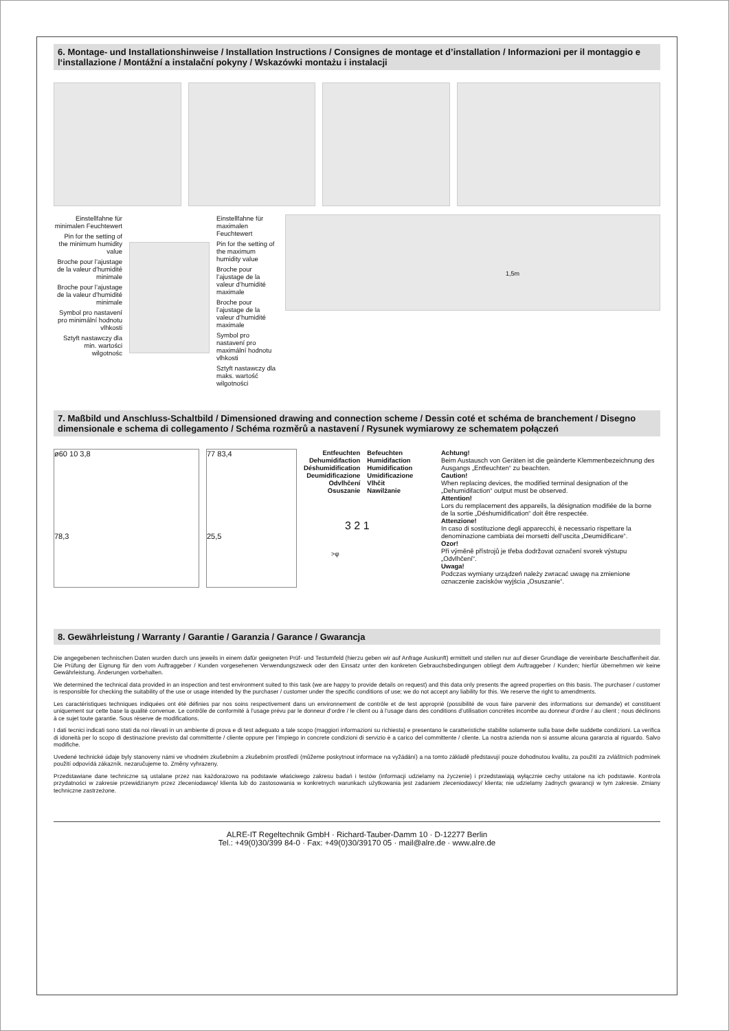6. Montage- und Installationshinweise / Installation Instructions / Consignes de montage et d’installation / Informazioni per il montaggio e l‘installazione / Montážní a instalační pokyny / Wskazówki montażu i instalacji
Einstellfahne für minimalen Feuchtewert
Pin for the setting of the minimum humidity value
Broche pour l’ajustage de la valeur d’humidité minimale
Broche pour l’ajustage de la valeur d’humidité minimale
Symbol pro nastavení pro minimální hodnotu vlhkosti
Sztyft nastawczy dla min. wartości wilgotnośc
Einstellfahne für maximalen Feuchtewert
Pin for the setting of the maximum humidity value
Broche pour l’ajustage de la valeur d’humidité maximale
Broche pour l’ajustage de la valeur d’humidité maximale
Symbol pro nastavení pro maximální hodnotu vlhkosti
Sztyft nastawczy dla maks. wartość wilgotności
1,5m
7. Maßbild und Anschluss-Schaltbild / Dimensioned drawing and connection scheme / Dessin coté et schéma de branchement / Disegno dimensionale e schema di collegamento / Schéma rozměrů a nastavení / Rysunek wymiarowy ze schematem połączeń
ø60 10 3,8
78,3
77 83,4
25,5
Entfeuchten
Dehumidifaction
Déshumidification
Deumidificazione
Odvlhčení
Osuszanie
Befeuchten
Humidifaction
Humidification
Umidificazione
Vlhčit
Nawilżanie
3 2 1
>φ
Achtung!
Beim Austausch von Geräten ist die geänderte Klemmenbezeichnung des Ausgangs „Entfeuchten“ zu beachten.
Caution!
When replacing devices, the modified terminal designation of the „Dehumidifaction“ output must be observed.
Attention!
Lors du remplacement des appareils, la désignation modifiée de la borne de la sortie „Déshumidification“ doit être respectée.
Attenzione!
In caso di sostituzione degli apparecchi, è necessario rispettare la denominazione cambiata dei morsetti dell‘uscita „Deumidificare“.
Ozor!
Při výměně přístrojů je třeba dodržovat označení svorek výstupu „Odvlhčení“.
Uwaga!
Podczas wymiany urządzeń należy zwracać uwagę na zmienione oznaczenie zacisków wyjścia „Osuszanie“.
8. Gewährleistung / Warranty / Garantie / Garanzia / Garance / Gwarancja
Die angegebenen technischen Daten wurden durch uns jeweils in einem dafür geeigneten Prüf- und Testumfeld (hierzu geben wir auf Anfrage Auskunft) ermittelt und stellen nur auf dieser Grundlage die vereinbarte Beschaffenheit dar. Die Prüfung der Eignung für den vom Auftraggeber / Kunden vorgesehenen Verwendungszweck oder den Einsatz unter den konkreten Gebrauchsbedingungen obliegt dem Auftraggeber / Kunden; hierfür übernehmen wir keine Gewährleistung. Änderungen vorbehalten.
We determined the technical data provided in an inspection and test environment suited to this task (we are happy to provide details on request) and this data only presents the agreed properties on this basis. The purchaser / customer is responsible for checking the suitability of the use or usage intended by the purchaser / customer under the specific conditions of use; we do not accept any liability for this. We reserve the right to amendments.
Les caractéristiques techniques indiquées ont été définies par nos soins respectivement dans un environnement de contrôle et de test approprié (possibilité de vous faire parvenir des informations sur demande) et constituent uniquement sur cette base la qualité convenue. Le contrôle de conformité à l’usage prévu par le donneur d’ordre / le client ou à l’usage dans des conditions d’utilisation concrètes incombe au donneur d‘ordre / au client ; nous déclinons à ce sujet toute garantie. Sous réserve de modifications.
I dati tecnici indicati sono stati da noi rilevati in un ambiente di prova e di test adeguato a tale scopo (maggiori informazioni su richiesta) e presentano le caratteristiche stabilite solamente sulla base delle suddette condizioni. La verifica di idoneità per lo scopo di destinazione previsto dal committente / cliente oppure per l’impiego in concrete condizioni di servizio è a carico del committente / cliente. La nostra azienda non si assume alcuna garanzia al riguardo. Salvo modifiche.
Uvedené technické údaje byly stanoveny námi ve vhodném zkušebním a zkušebním prostředí (můžeme poskytnout informace na vyžádání) a na tomto základě představují pouze dohodnutou kvalitu, za použití za zvláštních podmínek použití odpovídá zákazník. nezaručujeme to. Změny vyhrazeny.
Przedstawiane dane techniczne są ustalane przez nas każdorazowo na podstawie właściwego zakresu badań i testów (informacji udzielamy na życzenie) i przedstawiają wyłącznie cechy ustalone na ich podstawie. Kontrola przydatności w zakresie przewidzianym przez zleceniodawcę/ klienta lub do zastosowania w konkretnych warunkach użytkowania jest zadaniem zleceniodawcy/ klienta; nie udzielamy żadnych gwarancji w tym zakresie. Zmiany techniczne zastrzeżone.
ALRE-IT Regeltechnik GmbH · Richard-Tauber-Damm 10 · D-12277 Berlin
Tel.: +49(0)30/399 84-0 · Fax: +49(0)30/39170 05 · mail@alre.de · www.alre.de